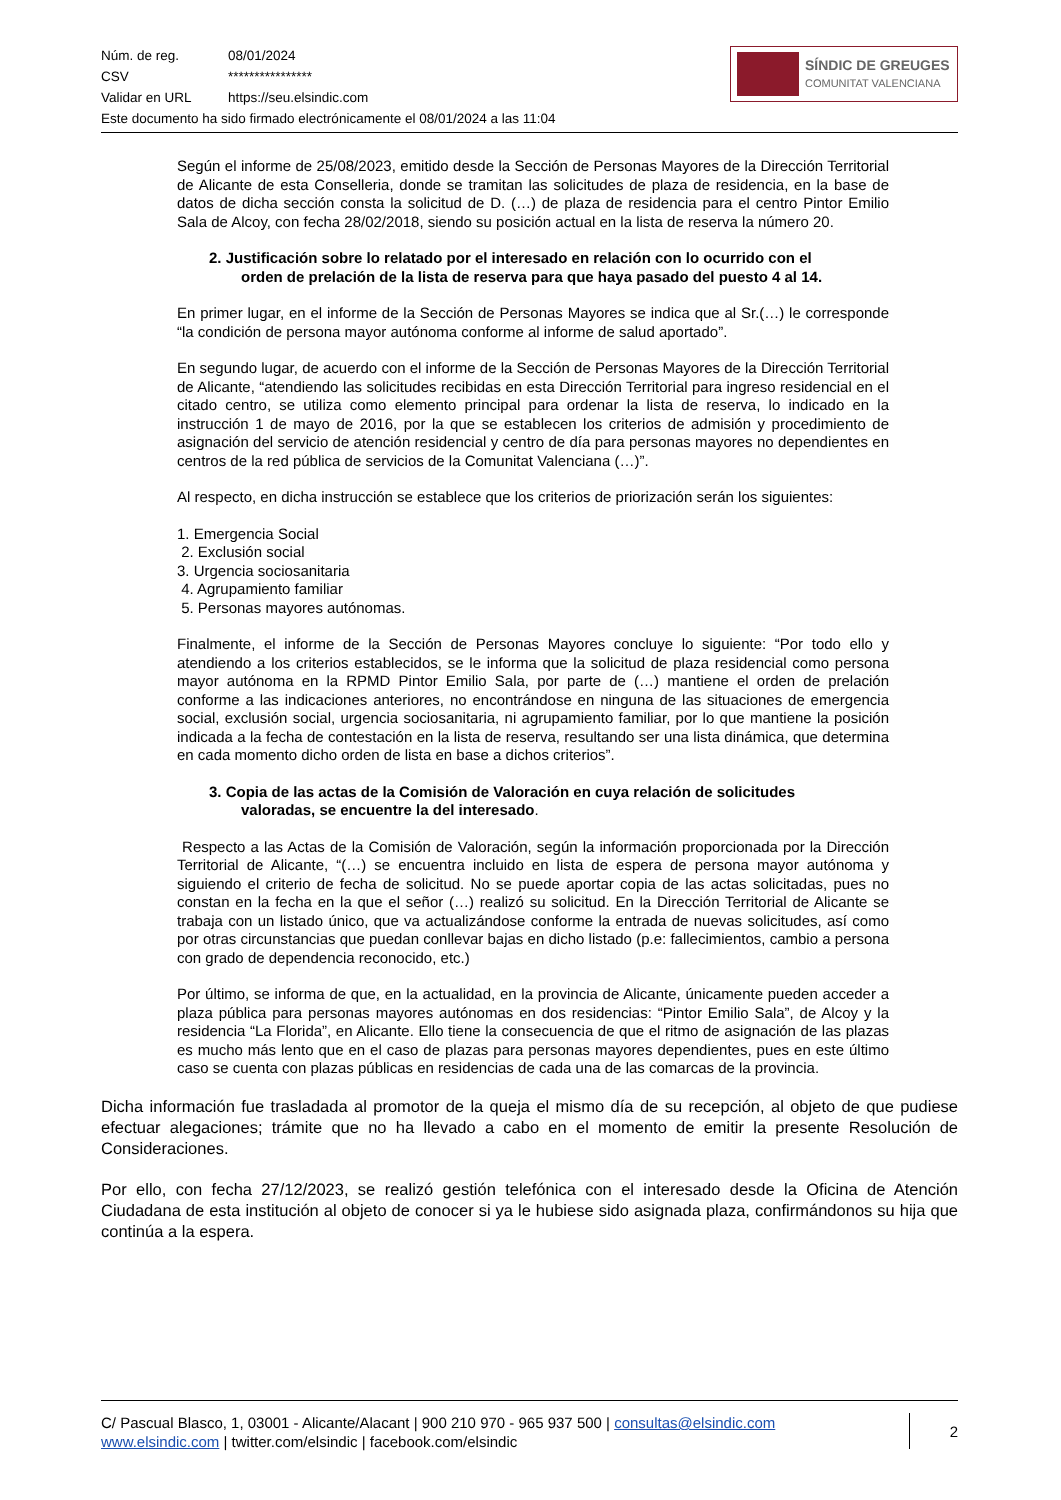| Núm. de reg. | 08/01/2024 |
| CSV | **************** |
| Validar en URL | https://seu.elsindic.com |
| Este documento ha sido firmado electrónicamente el 08/01/2024 a las 11:04 | |
SÍNDIC DE GREUGES
COMUNITAT VALENCIANA
Según el informe de 25/08/2023, emitido desde la Sección de Personas Mayores de la Dirección Territorial de Alicante de esta Conselleria, donde se tramitan las solicitudes de plaza de residencia, en la base de datos de dicha sección consta la solicitud de D. (…) de plaza de residencia para el centro Pintor Emilio Sala de Alcoy, con fecha 28/02/2018, siendo su posición actual en la lista de reserva la número 20.
2. Justificación sobre lo relatado por el interesado en relación con lo ocurrido con el
orden de prelación de la lista de reserva para que haya pasado del puesto 4 al 14.
En primer lugar, en el informe de la Sección de Personas Mayores se indica que al Sr.(…) le corresponde “la condición de persona mayor autónoma conforme al informe de salud aportado”.
En segundo lugar, de acuerdo con el informe de la Sección de Personas Mayores de la Dirección Territorial de Alicante, “atendiendo las solicitudes recibidas en esta Dirección Territorial para ingreso residencial en el citado centro, se utiliza como elemento principal para ordenar la lista de reserva, lo indicado en la instrucción 1 de mayo de 2016, por la que se establecen los criterios de admisión y procedimiento de asignación del servicio de atención residencial y centro de día para personas mayores no dependientes en centros de la red pública de servicios de la Comunitat Valenciana (…)”.
Al respecto, en dicha instrucción se establece que los criterios de priorización serán los siguientes:
1. Emergencia Social
2. Exclusión social
3. Urgencia sociosanitaria
4. Agrupamiento familiar
5. Personas mayores autónomas.
Finalmente, el informe de la Sección de Personas Mayores concluye lo siguiente: “Por todo ello y atendiendo a los criterios establecidos, se le informa que la solicitud de plaza residencial como persona mayor autónoma en la RPMD Pintor Emilio Sala, por parte de (…) mantiene el orden de prelación conforme a las indicaciones anteriores, no encontrándose en ninguna de las situaciones de emergencia social, exclusión social, urgencia sociosanitaria, ni agrupamiento familiar, por lo que mantiene la posición indicada a la fecha de contestación en la lista de reserva, resultando ser una lista dinámica, que determina en cada momento dicho orden de lista en base a dichos criterios”.
3. Copia de las actas de la Comisión de Valoración en cuya relación de solicitudes
valoradas, se encuentre la del interesado.
Respecto a las Actas de la Comisión de Valoración, según la información proporcionada por la Dirección Territorial de Alicante, “(…) se encuentra incluido en lista de espera de persona mayor autónoma y siguiendo el criterio de fecha de solicitud. No se puede aportar copia de las actas solicitadas, pues no constan en la fecha en la que el señor (…) realizó su solicitud. En la Dirección Territorial de Alicante se trabaja con un listado único, que va actualizándose conforme la entrada de nuevas solicitudes, así como por otras circunstancias que puedan conllevar bajas en dicho listado (p.e: fallecimientos, cambio a persona con grado de dependencia reconocido, etc.)
Por último, se informa de que, en la actualidad, en la provincia de Alicante, únicamente pueden acceder a plaza pública para personas mayores autónomas en dos residencias: “Pintor Emilio Sala”, de Alcoy y la residencia “La Florida”, en Alicante. Ello tiene la consecuencia de que el ritmo de asignación de las plazas es mucho más lento que en el caso de plazas para personas mayores dependientes, pues en este último caso se cuenta con plazas públicas en residencias de cada una de las comarcas de la provincia.
Dicha información fue trasladada al promotor de la queja el mismo día de su recepción, al objeto de que pudiese efectuar alegaciones; trámite que no ha llevado a cabo en el momento de emitir la presente Resolución de Consideraciones.
Por ello, con fecha 27/12/2023, se realizó gestión telefónica con el interesado desde la Oficina de Atención Ciudadana de esta institución al objeto de conocer si ya le hubiese sido asignada plaza, confirmándonos su hija que continúa a la espera.
C/ Pascual Blasco, 1, 03001 - Alicante/Alacant | 900 210 970 - 965 937 500 | consultas@elsindic.com
www.elsindic.com | twitter.com/elsindic | facebook.com/elsindic
2